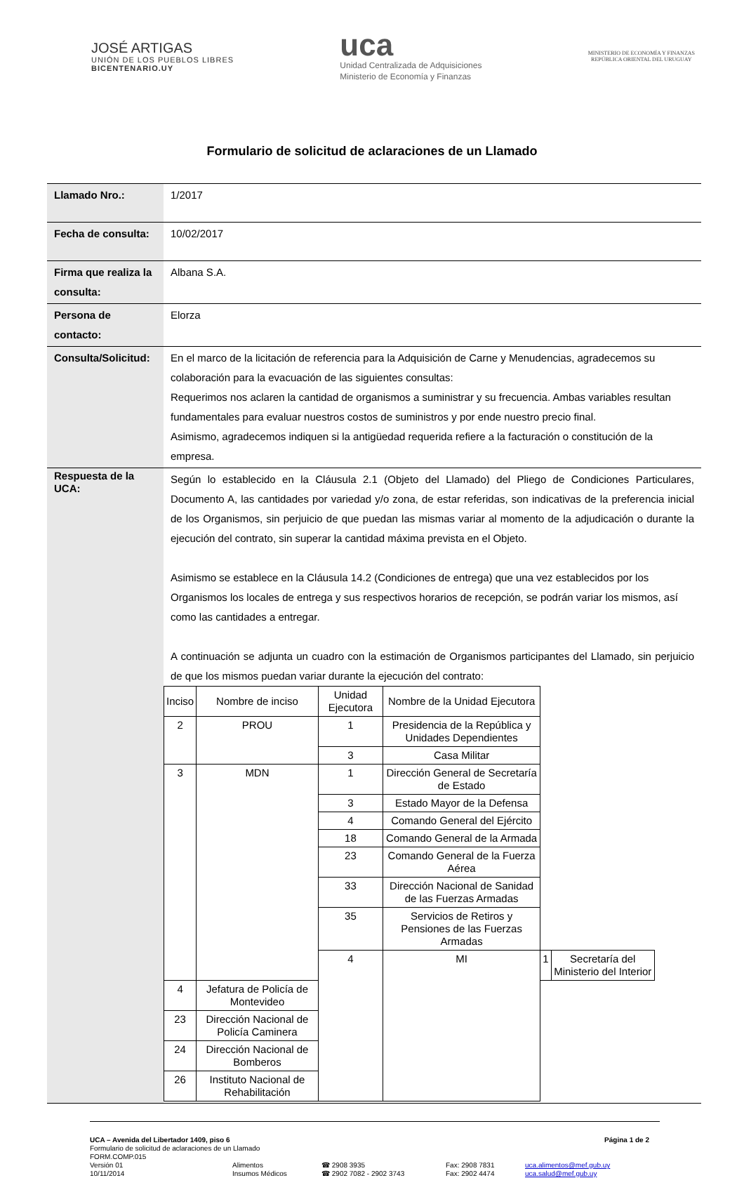JOSÉ ARTIGAS
UNIÓN DE LOS PUEBLOS LIBRES
BICENTENARIO.UY
uca
Unidad Centralizada de Adquisiciones
Ministerio de Economía y Finanzas
MINISTERIO DE ECONOMÍA Y FINANZAS
REPÚBLICA ORIENTAL DEL URUGUAY
Formulario de solicitud de aclaraciones de un Llamado
| Llamado Nro.: | 1/2017 |
| Fecha de consulta: | 10/02/2017 |
| Firma que realiza la consulta: | Albana S.A. |
| Persona de contacto: | Elorza |
| Consulta/Solicitud: | En el marco de la licitación de referencia para la Adquisición de Carne y Menudencias, agradecemos su colaboración para la evacuación de las siguientes consultas: Requerimos nos aclaren la cantidad de organismos a suministrar y su frecuencia. Ambas variables resultan fundamentales para evaluar nuestros costos de suministros y por ende nuestro precio final. Asimismo, agradecemos indiquen si la antigüedad requerida refiere a la facturación o constitución de la empresa. |
| Respuesta de la UCA: | Según lo establecido en la Cláusula 2.1 (Objeto del Llamado) del Pliego de Condiciones Particulares, Documento A, las cantidades por variedad y/o zona, de estar referidas, son indicativas de la preferencia inicial de los Organismos, sin perjuicio de que puedan las mismas variar al momento de la adjudicación o durante la ejecución del contrato, sin superar la cantidad máxima prevista en el Objeto. Asimismo se establece en la Cláusula 14.2 (Condiciones de entrega) que una vez establecidos por los Organismos los locales de entrega y sus respectivos horarios de recepción, se podrán variar los mismos, así como las cantidades a entregar. A continuación se adjunta un cuadro con la estimación de Organismos participantes del Llamado, sin perjuicio de que los mismos puedan variar durante la ejecución del contrato: / Inciso / Nombre de inciso / Unidad Ejecutora / Nombre de la Unidad Ejecutora / / / / --- / --- / --- / --- / --- / --- / / 2 / PROU / 1 / Presidencia de la República y Unidades Dependientes / / / / / / 3 / Casa Militar / / / / 3 / MDN / 1 / Dirección General de Secretaría de Estado / / / / / / 3 / Estado Mayor de la Defensa / / / / / / 4 / Comando General del Ejército / / / / / / 18 / Comando General de la Armada / / / / / / 23 / Comando General de la Fuerza Aérea / / / / / / 33 / Dirección Nacional de Sanidad de las Fuerzas Armadas / / / / / / 35 / Servicios de Retiros y Pensiones de las Fuerzas Armadas / / / / / / 4 / MI / 1 / Secretaría del Ministerio del Interior / / 4 / Jefatura de Policía de Montevideo / / / / / / 23 / Dirección Nacional de Policía Caminera / / / / / / 24 / Dirección Nacional de Bomberos / / / / / / 26 / Instituto Nacional de Rehabilitación / / / / / |
UCA – Avenida del Libertador 1409, piso 6 Página 1 de 2
Formulario de solicitud de aclaraciones de un Llamado
FORM.COMP.015
Versión 01
10/11/2014 Alimentos
Insumos Médicos ☎ 2908 3935
☎ 2902 7082 - 2902 3743 Fax: 2908 7831
Fax: 2902 4474 uca.alimentos@mef.gub.uy
uca.salud@mef.gub.uy